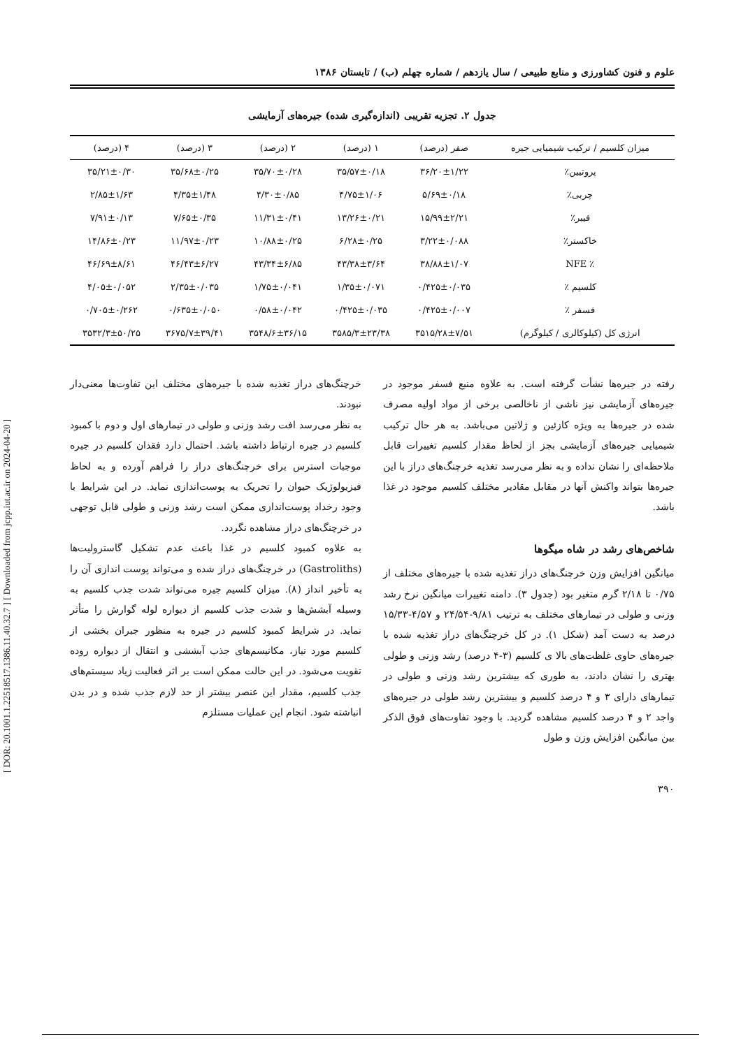[ DOR: 20.1001.1.22518517.1386.11.40.32.7 ] [ Downloaded from jcpp.iut.ac.ir on 2024-04-20 ]
علوم و فنون کشاورزی و منابع طبیعی / سال یازدهم / شماره چهلم (ب) / تابستان ۱۳۸۶
جدول ۲. تجزیه تقریبی (اندازه‌گیری شده) جیره‌های آزمایشی
| میزان کلسیم / ترکیب شیمیایی جیره | صفر (درصد) | ۱ (درصد) | ۲ (درصد) | ۳ (درصد) | ۴ (درصد) |
| --- | --- | --- | --- | --- | --- |
| پروتیین٪ | ۳۶/۲۰±۱/۲۲ | ۳۵/۵۷±۰/۱۸ | ۳۵/۷۰±۰/۲۸ | ۳۵/۶۸±۰/۲۵ | ۳۵/۲۱±۰/۳۰ |
| چربی٪ | ۵/۶۹±۰/۱۸ | ۴/۷۵±۱/۰۶ | ۴/۳۰±۰/۸۵ | ۴/۳۵±۱/۴۸ | ۲/۸۵±۱/۶۳ |
| فیبر٪ | ۱۵/۹۹±۲/۲۱ | ۱۳/۲۶±۰/۲۱ | ۱۱/۳۱±۰/۴۱ | ۷/۶۵±۰/۳۵ | ۷/۹۱±۰/۱۳ |
| خاکستر٪ | ۳/۲۲±۰/۰۸۸ | ۶/۲۸±۰/۲۵ | ۱۰/۸۸±۰/۲۵ | ۱۱/۹۷±۰/۲۳ | ۱۴/۸۶±۰/۲۳ |
| ٪ NFE | ۳۸/۸۸±۱/۰۷ | ۴۳/۳۸±۳/۶۴ | ۴۳/۳۴±۶/۸۵ | ۴۶/۴۳±۶/۲۷ | ۴۶/۶۹±۸/۶۱ |
| کلسیم ٪ | ۰/۴۲۵±۰/۰۳۵ | ۱/۳۵±۰/۰۷۱ | ۱/۷۵±۰/۰۴۱ | ۲/۳۵±۰/۰۳۵ | ۴/۰۵±۰/۰۵۲ |
| فسفر ٪ | ۰/۴۲۵±۰/۰۰۷ | ۰/۴۲۵±۰/۰۳۵ | ۰/۵۸±۰/۰۴۲ | ۰/۶۳۵±۰/۰۵۰ | ۰/۷۰۵±۰/۲۶۲ |
| انرژی کل (کیلوکالری / کیلوگرم) | ۳۵۱۵/۲۸±۷/۵۱ | ۳۵۸۵/۳±۲۳/۳۸ | ۳۵۴۸/۶±۳۶/۱۵ | ۳۶۷۵/۷±۳۹/۴۱ | ۳۵۳۲/۳±۵۰/۲۵ |
رفته در جیره‌ها نشأت گرفته است. به علاوه منبع فسفر موجود در جیره‌های آزمایشی نیز ناشی از ناخالصی برخی از مواد اولیه مصرف شده در جیره‌ها به ویژه کازئین و ژلاتین می‌باشد. به هر حال ترکیب شیمیایی جیره‌های آزمایشی بجز از لحاظ مقدار کلسیم تغییرات قابل ملاحظه‌ای را نشان نداده و به نظر می‌رسد تغذیه خرچنگ‌های دراز با این جیره‌ها بتواند واکنش آنها در مقابل مقادیر مختلف کلسیم موجود در غذا باشد.
شاخص‌های رشد در شاه میگوها
میانگین افزایش وزن خرچنگ‌های دراز تغذیه شده با جیره‌های مختلف از ۰/۷۵ تا ۲/۱۸ گرم متغیر بود (جدول ۳). دامنه تغییرات میانگین نرخ رشد وزنی و طولی در تیمارهای مختلف به ترتیب ۹/۸۱-۲۴/۵۴ و ۴/۵۷-۱۵/۳۳ درصد به دست آمد (شکل ۱). در کل خرچنگ‌های دراز تغذیه شده با جیره‌های حاوی غلظت‌های بالا ی کلسیم (۳-۴ درصد) رشد وزنی و طولی بهتری را نشان دادند، به طوری که بیشترین رشد وزنی و طولی در تیمارهای دارای ۳ و ۴ درصد کلسیم و بیشترین رشد طولی در جیره‌های واجد ۲ و ۴ درصد کلسیم مشاهده گردید. با وجود تفاوت‌های فوق الذکر بین میانگین افزایش وزن و طول
خرچنگ‌های دراز تغذیه شده با جیره‌های مختلف این تفاوت‌ها معنی‌دار نبودند.
به نظر می‌رسد افت رشد وزنی و طولی در تیمارهای اول و دوم با کمبود کلسیم در جیره ارتباط داشته باشد. احتمال دارد فقدان کلسیم در جیره موجبات استرس برای خرچنگ‌های دراز را فراهم آورده و به لحاظ فیزیولوژیک حیوان را تحریک به پوست‌اندازی نماید. در این شرایط با وجود رخداد پوست‌اندازی ممکن است رشد وزنی و طولی قابل توجهی در خرچنگ‌های دراز مشاهده نگردد.
به علاوه کمبود کلسیم در غذا باعث عدم تشکیل گاسترولیت‌ها (Gastroliths) در خرچنگ‌های دراز شده و می‌تواند پوست اندازی آن را به تأخیر انداز (۸). میزان کلسیم جیره می‌تواند شدت جذب کلسیم به وسیله آبشش‌ها و شدت جذب کلسیم از دیواره لوله گوارش را متأثر نماید. در شرایط کمبود کلسیم در جیره به منظور جبران بخشی از کلسیم مورد نیاز، مکانیسم‌های جذب آبششی و انتقال از دیواره روده تقویت می‌شود. در این حالت ممکن است بر اثر فعالیت زیاد سیستم‌های جذب کلسیم، مقدار این عنصر بیشتر از حد لازم جذب شده و در بدن انباشته شود. انجام این عملیات مستلزم
۳۹۰